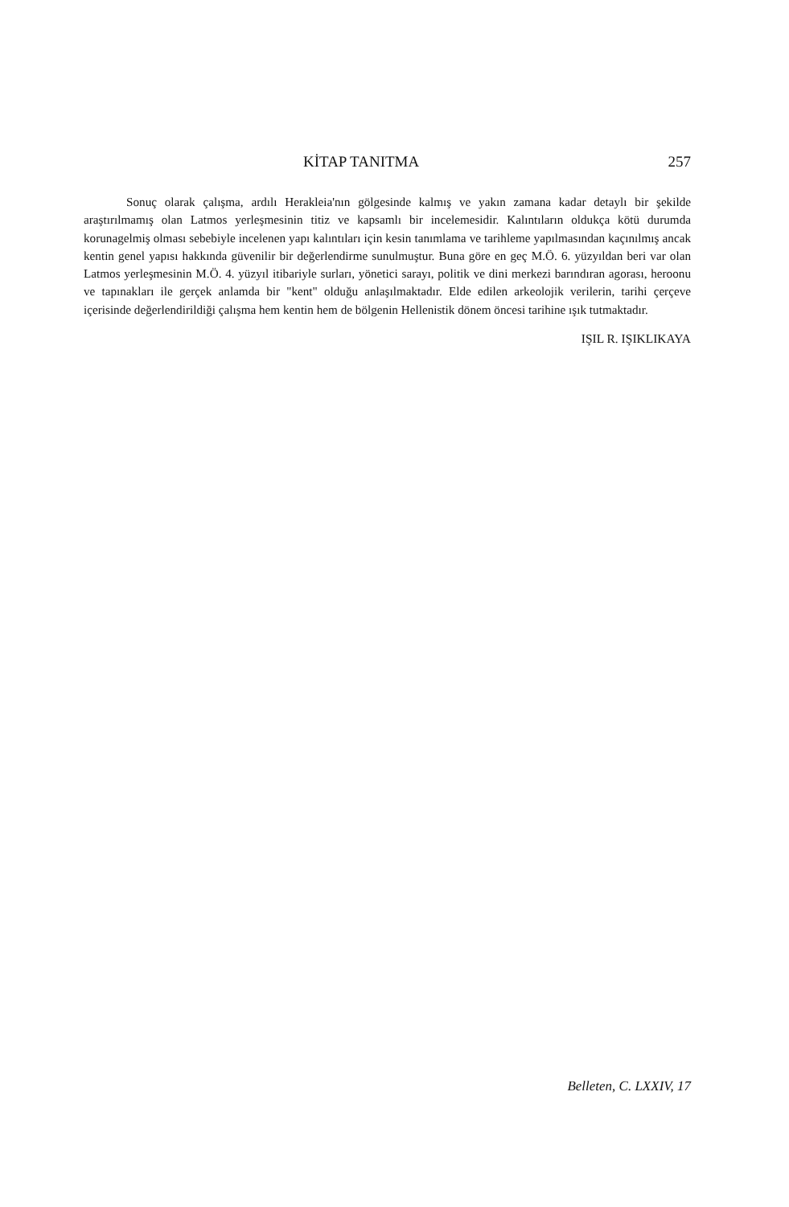KİTAP TANITMA 257
Sonuç olarak çalışma, ardılı Herakleia'nın gölgesinde kalmış ve yakın zamana kadar detaylı bir şekilde araştırılmamış olan Latmos yerleşmesinin titiz ve kapsamlı bir incelemesidir. Kalıntıların oldukça kötü durumda korunagelmiş olması sebebiyle incelenen yapı kalıntıları için kesin tanımlama ve tarihleme yapılmasından kaçınılmış ancak kentin genel yapısı hakkında güvenilir bir değerlendirme sunulmuştur. Buna göre en geç M.Ö. 6. yüzyıldan beri var olan Latmos yerleşmesinin M.Ö. 4. yüzyıl itibariyle surları, yönetici sarayı, politik ve dini merkezi barındıran agorası, heroonu ve tapınakları ile gerçek anlamda bir "kent" olduğu anlaşılmaktadır. Elde edilen arkeolojik verilerin, tarihi çerçeve içerisinde değerlendirildiği çalışma hem kentin hem de bölgenin Hellenistik dönem öncesi tarihine ışık tutmaktadır.
IŞIL R. IŞIKLIKAYA
Belleten, C. LXXIV, 17